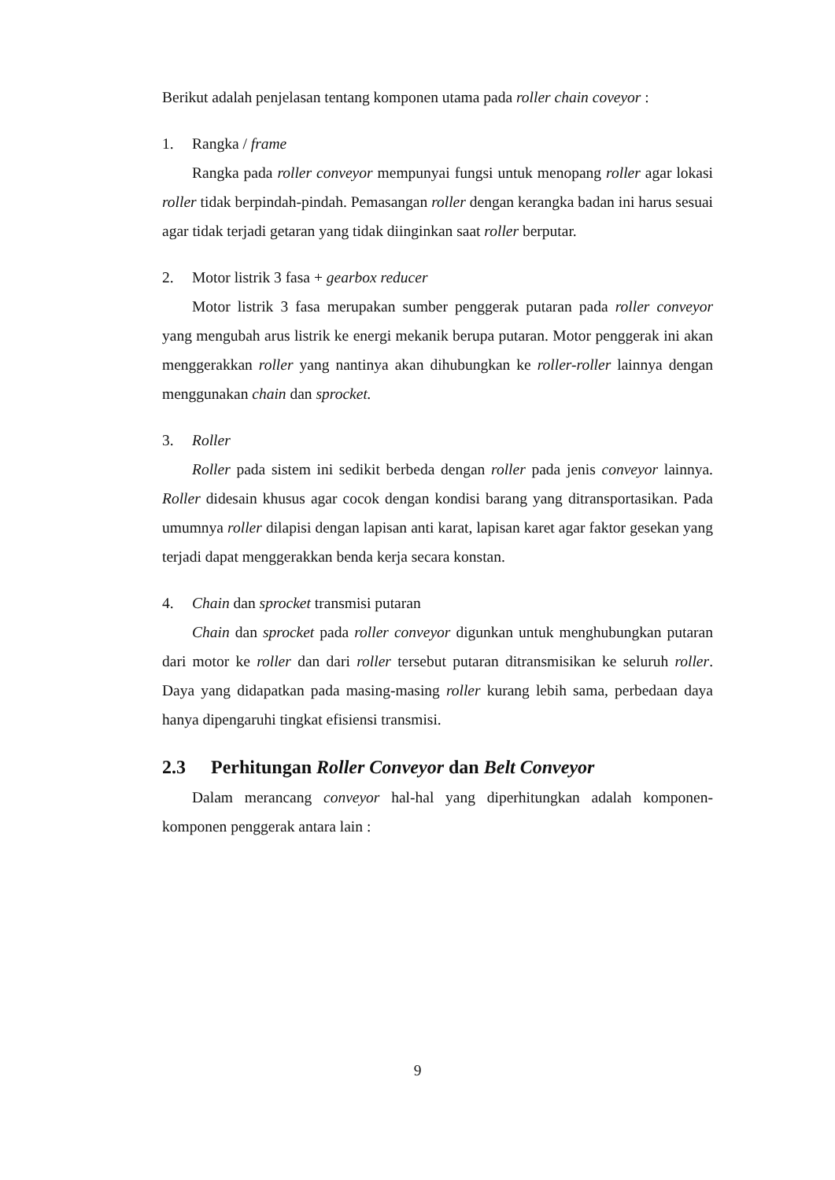Berikut adalah penjelasan tentang komponen utama pada roller chain coveyor :
1. Rangka / frame
Rangka pada roller conveyor mempunyai fungsi untuk menopang roller agar lokasi roller tidak berpindah-pindah. Pemasangan roller dengan kerangka badan ini harus sesuai agar tidak terjadi getaran yang tidak diinginkan saat roller berputar.
2. Motor listrik 3 fasa + gearbox reducer
Motor listrik 3 fasa merupakan sumber penggerak putaran pada roller conveyor yang mengubah arus listrik ke energi mekanik berupa putaran. Motor penggerak ini akan menggerakkan roller yang nantinya akan dihubungkan ke roller-roller lainnya dengan menggunakan chain dan sprocket.
3. Roller
Roller pada sistem ini sedikit berbeda dengan roller pada jenis conveyor lainnya. Roller didesain khusus agar cocok dengan kondisi barang yang ditransportasikan. Pada umumnya roller dilapisi dengan lapisan anti karat, lapisan karet agar faktor gesekan yang terjadi dapat menggerakkan benda kerja secara konstan.
4. Chain dan sprocket transmisi putaran
Chain dan sprocket pada roller conveyor digunkan untuk menghubungkan putaran dari motor ke roller dan dari roller tersebut putaran ditransmisikan ke seluruh roller. Daya yang didapatkan pada masing-masing roller kurang lebih sama, perbedaan daya hanya dipengaruhi tingkat efisiensi transmisi.
2.3 Perhitungan Roller Conveyor dan Belt Conveyor
Dalam merancang conveyor hal-hal yang diperhitungkan adalah komponen-komponen penggerak antara lain :
9